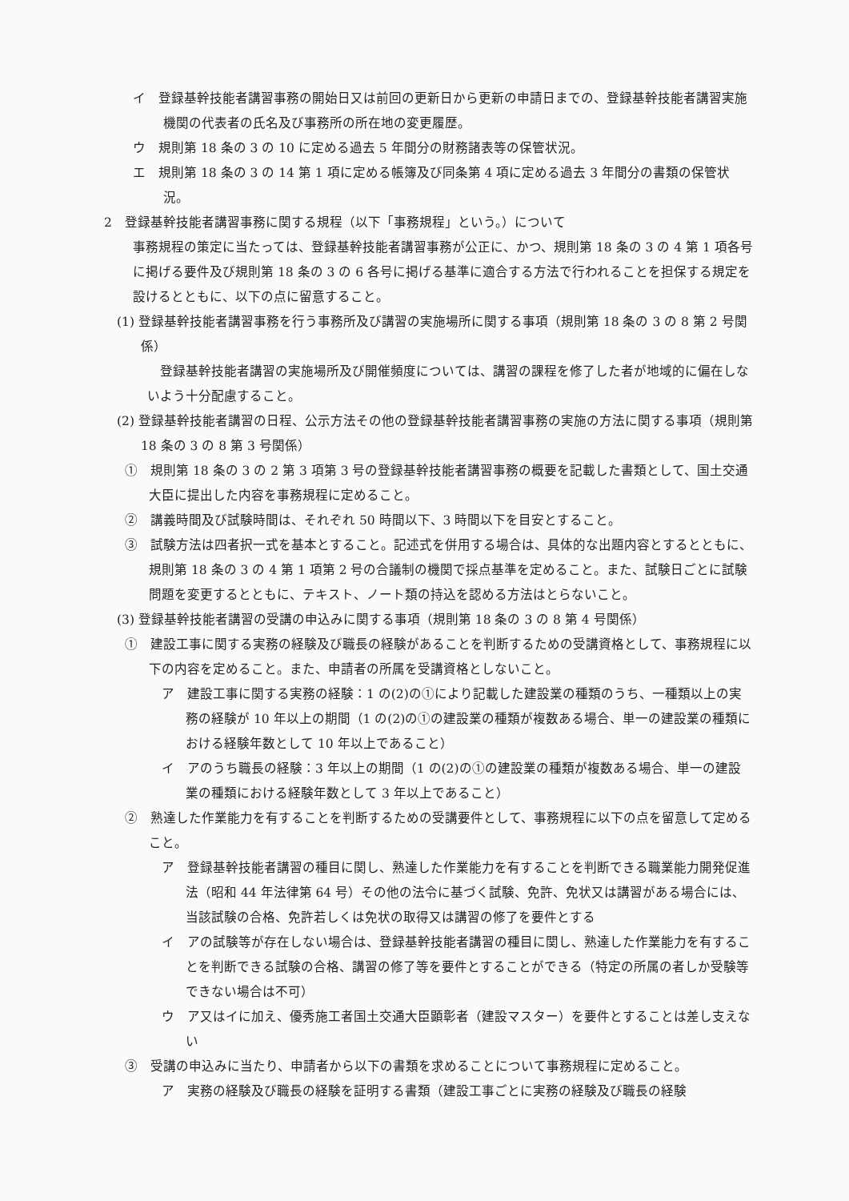イ　登録基幹技能者講習事務の開始日又は前回の更新日から更新の申請日までの、登録基幹技能者講習実施機関の代表者の氏名及び事務所の所在地の変更履歴。
ウ　規則第 18 条の 3 の 10 に定める過去 5 年間分の財務諸表等の保管状況。
エ　規則第 18 条の 3 の 14 第 1 項に定める帳簿及び同条第 4 項に定める過去 3 年間分の書類の保管状況。
2　登録基幹技能者講習事務に関する規程（以下「事務規程」という。）について
事務規程の策定に当たっては、登録基幹技能者講習事務が公正に、かつ、規則第 18 条の 3 の 4 第 1 項各号に掲げる要件及び規則第 18 条の 3 の 6 各号に掲げる基準に適合する方法で行われることを担保する規定を設けるとともに、以下の点に留意すること。
(1) 登録基幹技能者講習事務を行う事務所及び講習の実施場所に関する事項（規則第 18 条の 3 の 8 第 2 号関係）
登録基幹技能者講習の実施場所及び開催頻度については、講習の課程を修了した者が地域的に偏在しないよう十分配慮すること。
(2) 登録基幹技能者講習の日程、公示方法その他の登録基幹技能者講習事務の実施の方法に関する事項（規則第 18 条の 3 の 8 第 3 号関係）
①　規則第 18 条の 3 の 2 第 3 項第 3 号の登録基幹技能者講習事務の概要を記載した書類として、国土交通大臣に提出した内容を事務規程に定めること。
②　講義時間及び試験時間は、それぞれ 50 時間以下、3 時間以下を目安とすること。
③　試験方法は四者択一式を基本とすること。記述式を併用する場合は、具体的な出題内容とするとともに、規則第 18 条の 3 の 4 第 1 項第 2 号の合議制の機関で採点基準を定めること。また、試験日ごとに試験問題を変更するとともに、テキスト、ノート類の持込を認める方法はとらないこと。
(3) 登録基幹技能者講習の受講の申込みに関する事項（規則第 18 条の 3 の 8 第 4 号関係）
①　建設工事に関する実務の経験及び職長の経験があることを判断するための受講資格として、事務規程に以下の内容を定めること。また、申請者の所属を受講資格としないこと。
ア　建設工事に関する実務の経験：1 の(2)の①により記載した建設業の種類のうち、一種類以上の実務の経験が 10 年以上の期間（1 の(2)の①の建設業の種類が複数ある場合、単一の建設業の種類における経験年数として 10 年以上であること）
イ　アのうち職長の経験：3 年以上の期間（1 の(2)の①の建設業の種類が複数ある場合、単一の建設業の種類における経験年数として 3 年以上であること）
②　熟達した作業能力を有することを判断するための受講要件として、事務規程に以下の点を留意して定めること。
ア　登録基幹技能者講習の種目に関し、熟達した作業能力を有することを判断できる職業能力開発促進法（昭和 44 年法律第 64 号）その他の法令に基づく試験、免許、免状又は講習がある場合には、当該試験の合格、免許若しくは免状の取得又は講習の修了を要件とする
イ　アの試験等が存在しない場合は、登録基幹技能者講習の種目に関し、熟達した作業能力を有することを判断できる試験の合格、講習の修了等を要件とすることができる（特定の所属の者しか受験等できない場合は不可）
ウ　ア又はイに加え、優秀施工者国土交通大臣顕彰者（建設マスター）を要件とすることは差し支えない
③　受講の申込みに当たり、申請者から以下の書類を求めることについて事務規程に定めること。
ア　実務の経験及び職長の経験を証明する書類（建設工事ごとに実務の経験及び職長の経験